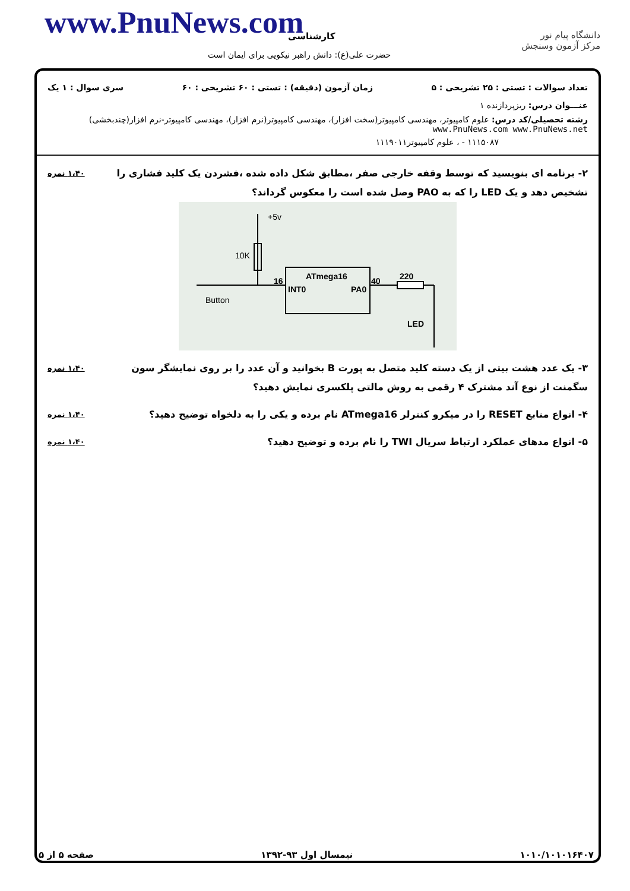www.PnuNews.com کارشناسی
حضرت علی(ع): دانش راهبر نیکویی برای ایمان است
دانشگاه پیام نور
مرکز آزمون وسنجش
تعداد سوالات : تستی : ۲۵ تشریحی : ۵ زمان آزمون (دقیقه) : تستی : ۶۰ تشریحی : ۶۰ سری سوال : ۱ یک
عنـــوان درس: ریزپردازنده ۱
رشته تحصیلی/کد درس: علوم کامپیوتر، مهندسی کامپیوتر(سخت افزار)، مهندسی کامپیوتر(نرم افزار)، مهندسی کامپیوتر-نرم افزار(چندبخشی) www.PnuNews.com www.PnuNews.net
۱۱۱۵۰۸۷ - ، علوم کامپیوتر۱۱۱۹۰۱۱
۲- برنامه ای بنویسید که توسط وقفه خارجی صفر ،مطابق شکل داده شده ،فشردن یک کلید فشاری را تشخیص دهد و یک LED را که به PAO وصل شده است را معکوس گرداند؟
۱،۴۰ نمره
+5v
10K
ATmega16
16
INT0
PA0
40
220
Button
LED
۳- یک عدد هشت بیتی از یک دسته کلید متصل به پورت B بخوانید و آن عدد را بر روی نمایشگر سون سگمنت از نوع آند مشترک ۴ رقمی به روش مالتی پلکسری نمایش دهید؟
۱،۴۰ نمره
۴- انواع منابع RESET را در میکرو کنترلر ATmega16 نام برده و یکی را به دلخواه توضیح دهید؟
۱،۴۰ نمره
۵- انواع مدهای عملکرد ارتباط سریال TWI را نام برده و توضیح دهید؟
۱،۴۰ نمره
۱۰۱۰/۱۰۱۰۱۶۴۰۷ نیمسال اول ۹۳-۱۳۹۲ صفحه ۵ از ۵